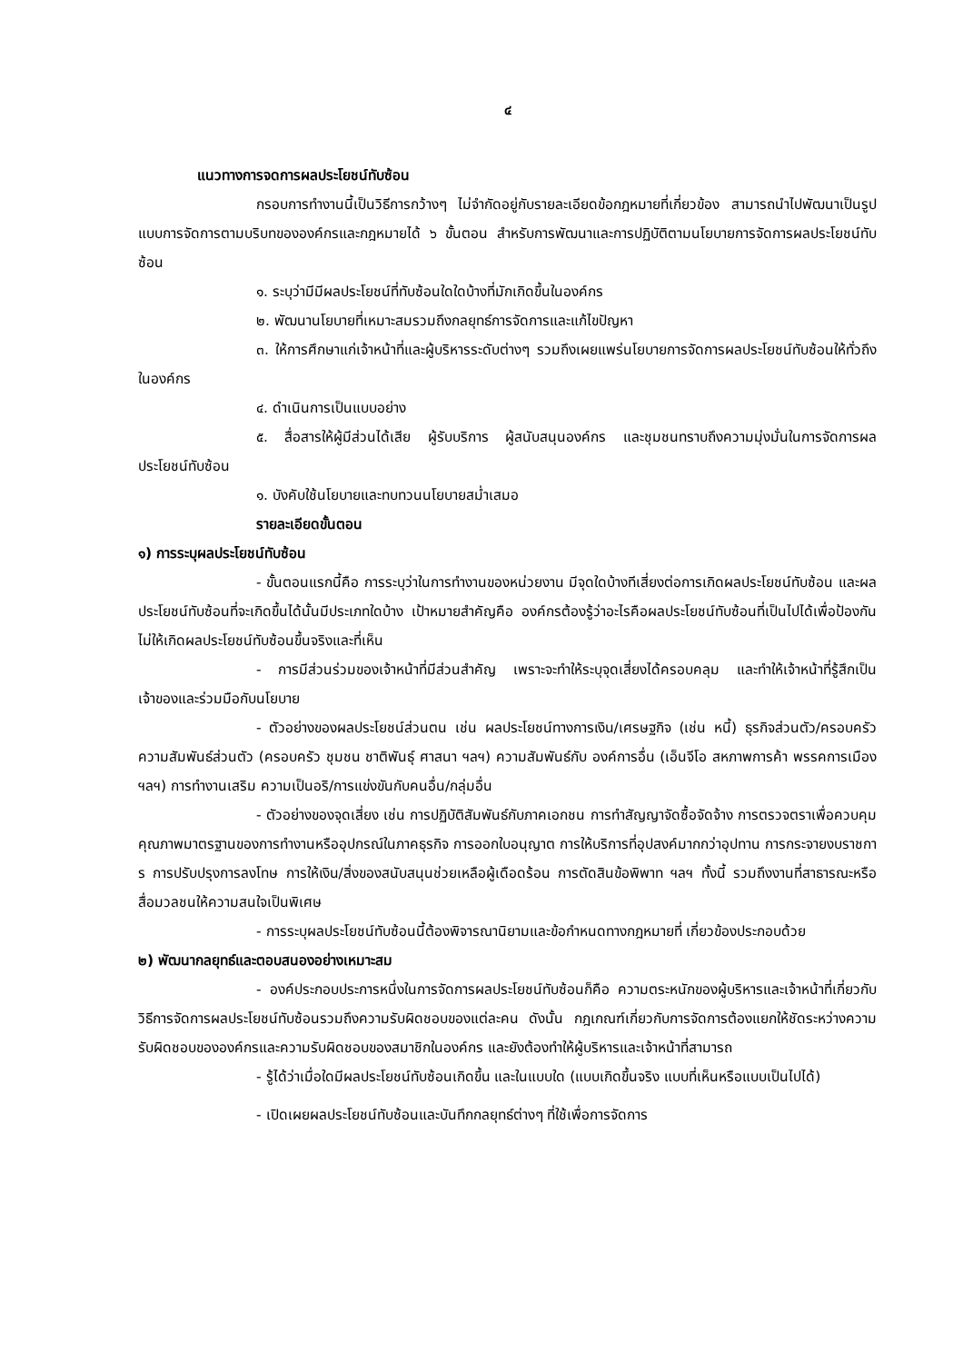๔
แนวทางการจดการผลประโยชน์ทับซ้อน
กรอบการทำงานนี้เป็นวิธีการกว้างๆ ไม่จำกัดอยู่กับรายละเอียดข้อกฎหมายที่เกี่ยวข้อง สามารถนำไปพัฒนาเป็นรูปแบบการจัดการตามบริบทขององค์กรและกฎหมายได้ ๖ ขั้นตอน สำหรับการพัฒนาและการปฏิบัติตามนโยบายการจัดการผลประโยชน์ทับซ้อน
๑. ระบุว่ามีมีผลประโยชน์ที่ทับซ้อนใดใดบ้างที่มักเกิดขึ้นในองค์กร
๒. พัฒนานโยบายที่เหมาะสมรวมถึงกลยุทธ์การจัดการและแก้ไขปัญหา
๓. ให้การศึกษาแก่เจ้าหน้าที่และผู้บริหารระดับต่างๆ รวมถึงเผยแพร่นโยบายการจัดการผลประโยชน์ทับซ้อนให้ทั่วถึงในองค์กร
๔. ดำเนินการเป็นแบบอย่าง
๕. สื่อสารให้ผู้มีส่วนได้เสีย ผู้รับบริการ ผู้สนับสนุนองค์กร และชุมชนทราบถึงความมุ่งมั่นในการจัดการผลประโยชน์ทับซ้อน
๑. บังคับใช้นโยบายและทบทวนนโยบายสม่ำเสมอ
รายละเอียดขั้นตอน
๑) การระบุผลประโยชน์ทับซ้อน
- ขั้นตอนแรกนี้คือ การระบุว่าในการทำงานของหน่วยงาน มีจุดใดบ้างทีเสี่ยงต่อการเกิดผลประโยชน์ทับซ้อน และผลประโยชน์ทับซ้อนที่จะเกิดขึ้นได้นั้นมีประเภทใดบ้าง เป้าหมายสำคัญคือ องค์กรต้องรู้ว่าอะไรคือผลประโยชน์ทับซ้อนที่เป็นไปได้เพื่อป้องกัน ไม่ให้เกิดผลประโยชน์ทับซ้อนขึ้นจริงและที่เห็น
- การมีส่วนร่วมของเจ้าหน้าที่มีส่วนสำคัญ เพราะจะทำให้ระบุจุดเสี่ยงได้ครอบคลุม และทำให้เจ้าหน้าที่รู้สึกเป็นเจ้าของและร่วมมือกับนโยบาย
- ตัวอย่างของผลประโยชน์ส่วนตน เช่น ผลประโยชน์ทางการเงิน/เศรษฐกิจ (เช่น หนี้) ธุรกิจส่วนตัว/ครอบครัว ความสัมพันธ์ส่วนตัว (ครอบครัว ชุมชน ชาติพันธุ์ ศาสนา ฯลฯ) ความสัมพันธ์กับ องค์การอื่น (เอ็นจีโอ สหภาพการค้า พรรคการเมือง ฯลฯ) การทำงานเสริม ความเป็นอริ/การแข่งขันกับคนอื่น/กลุ่มอื่น
- ตัวอย่างของจุดเสี่ยง เช่น การปฏิบัติสัมพันธ์กับภาคเอกชน การทำสัญญาจัดซื้อจัดจ้าง การตรวจตราเพื่อควบคุมคุณภาพมาตรฐานของการทำงานหรืออุปกรณ์ในภาคธุรกิจ การออกใบอนุญาต การให้บริการที่อุปสงค์มากกว่าอุปทาน การกระจายงบราชการ การปรับปรุงการลงโทษ การให้เงิน/สิ่งของสนับสนุนช่วยเหลือผู้เดือดร้อน การตัดสินข้อพิพาท ฯลฯ ทั้งนี้ รวมถึงงานที่สาธารณะหรือสื่อมวลชนให้ความสนใจเป็นพิเศษ
- การระบุผลประโยชน์ทับซ้อนนี้ต้องพิจารณานิยามและข้อกำหนดทางกฎหมายที่ เกี่ยวข้องประกอบด้วย
๒) พัฒนากลยุทธ์และตอบสนองอย่างเหมาะสม
- องค์ประกอบประการหนึ่งในการจัดการผลประโยชน์ทับซ้อนก็คือ ความตระหนักของผู้บริหารและเจ้าหน้าที่เกี่ยวกับวิธีการจัดการผลประโยชน์ทับซ้อนรวมถึงความรับผิดชอบของแต่ละคน ดังนั้น กฎเกณฑ์เกี่ยวกับการจัดการต้องแยกให้ชัดระหว่างความรับผิดชอบขององค์กรและความรับผิดชอบของสมาชิกในองค์กร และยังต้องทำให้ผู้บริหารและเจ้าหน้าที่สามารถ
- รู้ได้ว่าเมื่อใดมีผลประโยชน์ทับซ้อนเกิดขึ้น และในแบบใด (แบบเกิดขึ้นจริง แบบที่เห็นหรือแบบเป็นไปได้)
- เปิดเผยผลประโยชน์ทับซ้อนและบันทึกกลยุทธ์ต่างๆ ที่ใช้เพื่อการจัดการ